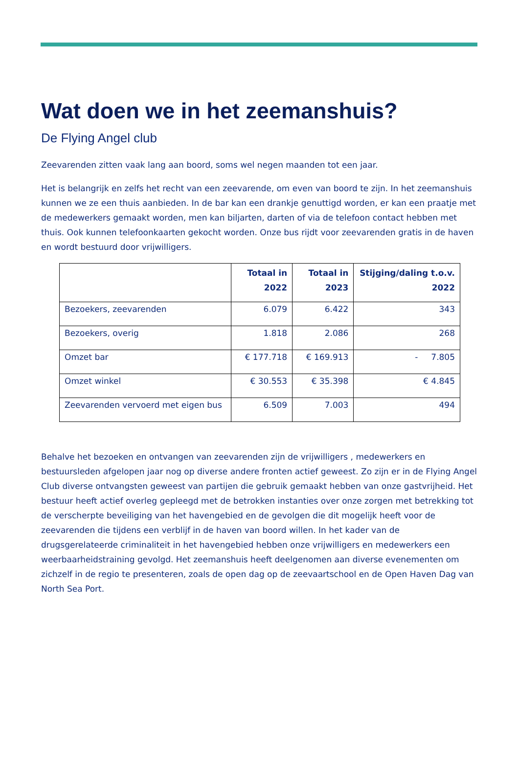Wat doen we in het zeemanshuis?
De Flying Angel club
Zeevarenden zitten vaak lang aan boord, soms wel negen maanden tot een jaar.
Het is belangrijk en zelfs het recht van een zeevarende, om even van boord te zijn. In het zeemanshuis kunnen we ze een thuis aanbieden. In de bar kan een drankje genuttigd worden, er kan een praatje met de medewerkers gemaakt worden, men kan biljarten, darten of via de telefoon contact hebben met thuis. Ook kunnen telefoonkaarten gekocht worden. Onze bus rijdt voor zeevarenden gratis in de haven en wordt bestuurd door vrijwilligers.
| | Totaal in 2022 | Totaal in 2023 | Stijging/daling t.o.v. 2022 |
| --- | --- | --- | --- |
| Bezoekers, zeevarenden | 6.079 | 6.422 | 343 |
| Bezoekers, overig | 1.818 | 2.086 | 268 |
| Omzet bar | € 177.718 | € 169.913 | - 7.805 |
| Omzet winkel | € 30.553 | € 35.398 | € 4.845 |
| Zeevarenden vervoerd met eigen bus | 6.509 | 7.003 | 494 |
Behalve het bezoeken en ontvangen van zeevarenden zijn de vrijwilligers , medewerkers en bestuursleden afgelopen jaar nog op diverse andere fronten actief geweest. Zo zijn er in de Flying Angel Club diverse ontvangsten geweest van partijen die gebruik gemaakt hebben van onze gastvrijheid. Het bestuur heeft actief overleg gepleegd met de betrokken instanties over onze zorgen met betrekking tot de verscherpte beveiliging van het havengebied en de gevolgen die dit mogelijk heeft voor de zeevarenden die tijdens een verblijf in de haven van boord willen. In het kader van de drugsgerelateerde criminaliteit in het havengebied hebben onze vrijwilligers en medewerkers een weerbaarheidstraining gevolgd. Het zeemanshuis heeft deelgenomen aan diverse evenementen om zichzelf in de regio te presenteren, zoals de open dag op de zeevaartschool en de Open Haven Dag van North Sea Port.